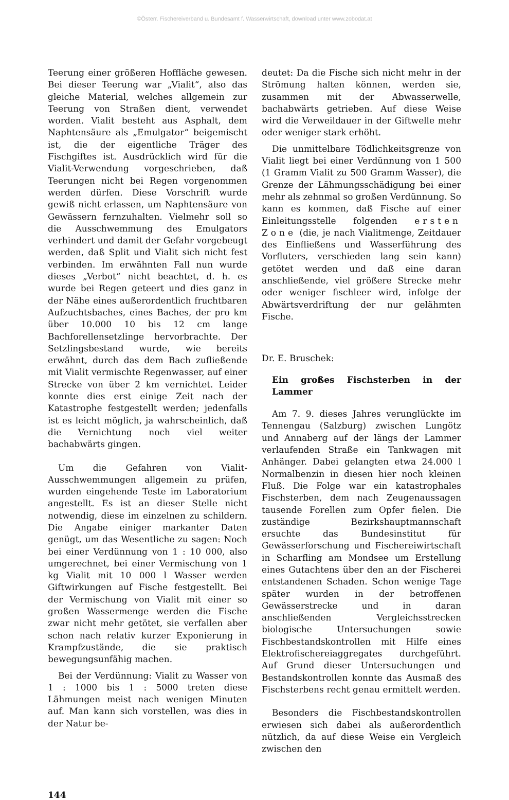©Österr. Fischereiverband u. Bundesamt f. Wasserwirtschaft, download unter www.zobodat.at
Teerung einer größeren Hoffläche gewesen. Bei dieser Teerung war „Vialit“, also das gleiche Material, welches allgemein zur Teerung von Straßen dient, verwendet worden. Vialit besteht aus Asphalt, dem Naphtensäure als „Emulgator“ beigemischt ist, die der eigentliche Träger des Fischgiftes ist. Ausdrücklich wird für die Vialit-Verwendung vorgeschrieben, daß Teerungen nicht bei Regen vorgenommen werden dürfen. Diese Vorschrift wurde gewiß nicht erlassen, um Naphtensäure von Gewässern fernzuhalten. Vielmehr soll so die Ausschwemmung des Emulgators verhindert und damit der Gefahr vorgebeugt werden, daß Split und Vialit sich nicht fest verbinden. Im erwähnten Fall nun wurde dieses „Verbot“ nicht beachtet, d. h. es wurde bei Regen geteert und dies ganz in der Nähe eines außerordentlich fruchtbaren Aufzuchtsbaches, eines Baches, der pro km über 10.000 10 bis 12 cm lange Bachforellensetzlinge hervorbrachte. Der Setzlingsbestand wurde, wie bereits erwähnt, durch das dem Bach zufließende mit Vialit vermischte Regenwasser, auf einer Strecke von über 2 km vernichtet. Leider konnte dies erst einige Zeit nach der Katastrophe festgestellt werden; jedenfalls ist es leicht möglich, ja wahrscheinlich, daß die Vernichtung noch viel weiter bachabwärts gingen.
Um die Gefahren von Vialit-Ausschwemmungen allgemein zu prüfen, wurden eingehende Teste im Laboratorium angestellt. Es ist an dieser Stelle nicht notwendig, diese im einzelnen zu schildern. Die Angabe einiger markanter Daten genügt, um das Wesentliche zu sagen: Noch bei einer Verdünnung von 1 : 10 000, also umgerechnet, bei einer Vermischung von 1 kg Vialit mit 10 000 l Wasser werden Giftwirkungen auf Fische festgestellt. Bei der Vermischung von Vialit mit einer so großen Wassermenge werden die Fische zwar nicht mehr getötet, sie verfallen aber schon nach relativ kurzer Exponierung in Krampfzustände, die sie praktisch bewegungsunfähig machen.
Bei der Verdünnung: Vialit zu Wasser von 1 : 1000 bis 1 : 5000 treten diese Lähmungen meist nach wenigen Minuten auf. Man kann sich vorstellen, was dies in der Natur be-
deutet: Da die Fische sich nicht mehr in der Strömung halten können, werden sie, zusammen mit der Abwasserwelle, bachabwärts getrieben. Auf diese Weise wird die Verweildauer in der Giftwelle mehr oder weniger stark erhöht.
Die unmittelbare Tödlichkeitsgrenze von Vialit liegt bei einer Verdünnung von 1 500 (1 Gramm Vialit zu 500 Gramm Wasser), die Grenze der Lähmungsschädigung bei einer mehr als zehnmal so großen Verdünnung. So kann es kommen, daß Fische auf einer Einleitungsstelle folgenden ersten Zone (die, je nach Vialitmenge, Zeitdauer des Einfließens und Wasserführung des Vorfluters, verschieden lang sein kann) getötet werden und daß eine daran anschließende, viel größere Strecke mehr oder weniger fischleer wird, infolge der Abwärtsverdriftung der nur gelähmten Fische.
Dr. E. Bruschek:
Ein großes Fischsterben in der Lammer
Am 7. 9. dieses Jahres verunglückte im Tennengau (Salzburg) zwischen Lungötz und Annaberg auf der längs der Lammer verlaufenden Straße ein Tankwagen mit Anhänger. Dabei gelangten etwa 24.000 l Normalbenzin in diesen hier noch kleinen Fluß. Die Folge war ein katastrophales Fischsterben, dem nach Zeugenaussagen tausende Forellen zum Opfer fielen. Die zuständige Bezirkshauptmannschaft ersuchte das Bundesinstitut für Gewässerforschung und Fischereiwirtschaft in Scharfling am Mondsee um Erstellung eines Gutachtens über den an der Fischerei entstandenen Schaden. Schon wenige Tage später wurden in der betroffenen Gewässerstrecke und in daran anschließenden Vergleichsstrecken biologische Untersuchungen sowie Fischbestandskontrollen mit Hilfe eines Elektrofischereiaggregates durchgeführt. Auf Grund dieser Untersuchungen und Bestandskontrollen konnte das Ausmaß des Fischsterbens recht genau ermittelt werden.
Besonders die Fischbestandskontrollen erwiesen sich dabei als außerordentlich nützlich, da auf diese Weise ein Vergleich zwischen den
144